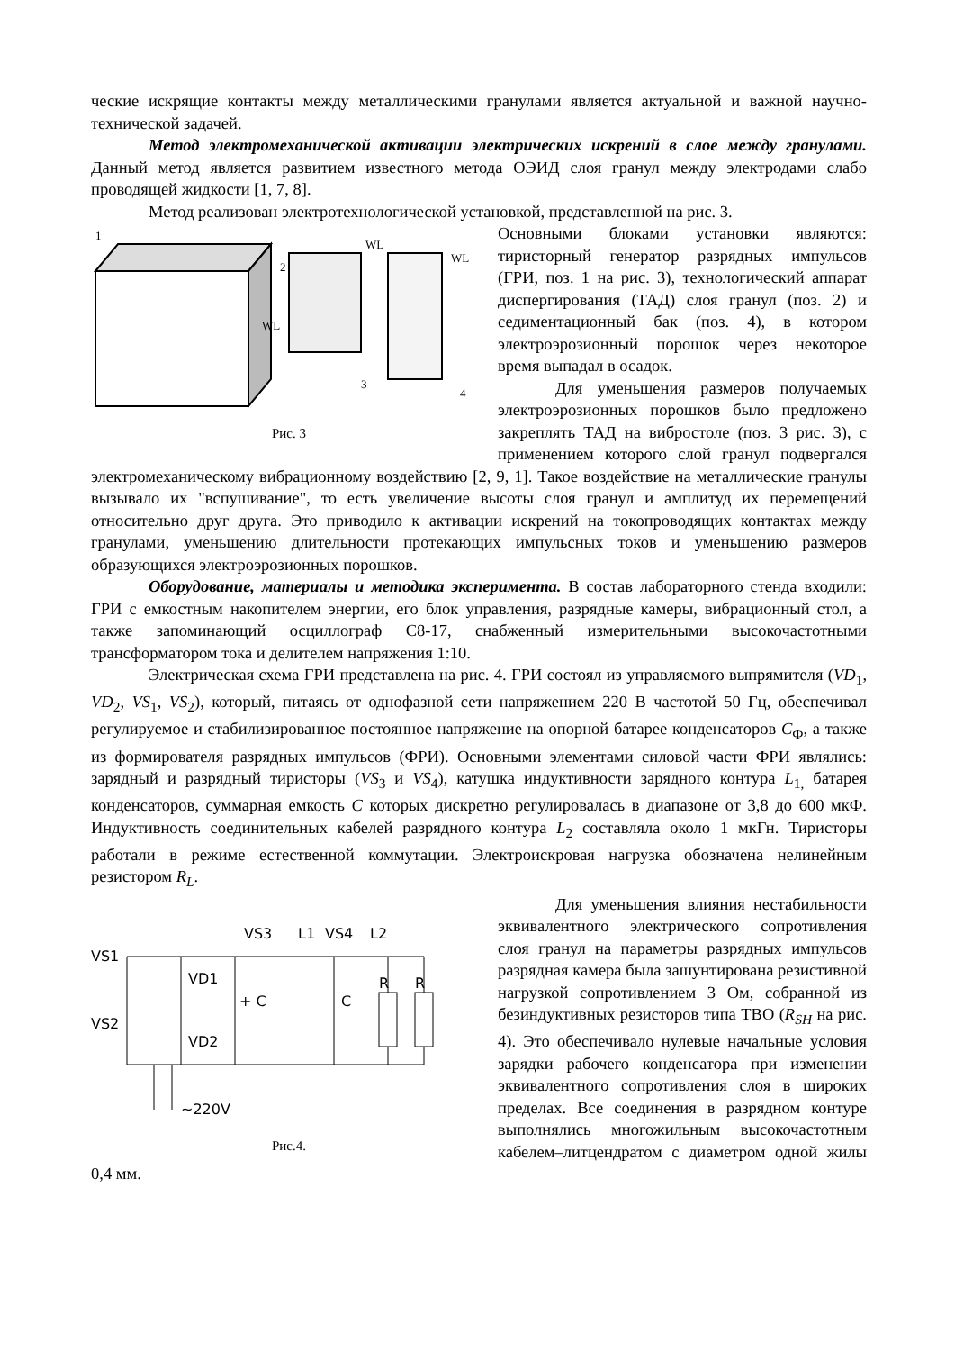ческие искрящие контакты между металлическими гранулами является актуальной и важной научно-технической задачей.
Метод электромеханической активации электрических искрений в слое между гранулами. Данный метод является развитием известного метода ОЭИД слоя гранул между электродами слабо проводящей жидкости [1, 7, 8].
Метод реализован электротехнологической установкой, представленной на рис. 3.
1
2
WL
WL
3
4
WL
Рис. 3
Основными блоками установки являются: тиристорный генератор разрядных импульсов (ГРИ, поз. 1 на рис. 3), технологический аппарат диспергирования (ТАД) слоя гранул (поз. 2) и седиментационный бак (поз. 4), в котором электроэрозионный порошок через некоторое время выпадал в осадок.
Для уменьшения размеров получаемых электроэрозионных порошков было предложено закреплять ТАД на вибростоле (поз. 3 рис. 3), с применением которого слой гранул подвергался электромеханическому вибрационному воздействию [2, 9, 1]. Такое воздействие на металлические гранулы вызывало их "вспушивание", то есть увеличение высоты слоя гранул и амплитуд их перемещений относительно друг друга. Это приводило к активации искрений на токопроводящих контактах между гранулами, уменьшению длительности протекающих импульсных токов и уменьшению размеров образующихся электроэрозионных порошков.
Оборудование, материалы и методика эксперимента. В состав лабораторного стенда входили: ГРИ с емкостным накопителем энергии, его блок управления, разрядные камеры, вибрационный стол, а также запоминающий осциллограф С8-17, снабженный измерительными высокочастотными трансформатором тока и делителем напряжения 1:10.
Электрическая схема ГРИ представлена на рис. 4. ГРИ состоял из управляемого выпрямителя (VD<sub>1</sub>, VD<sub>2</sub>, VS<sub>1</sub>, VS<sub>2</sub>), который, питаясь от однофазной сети напряжением 220 В частотой 50 Гц, обеспечивал регулируемое и стабилизированное постоянное напряжение на опорной батарее конденсаторов С<sub>Ф</sub>, а также из формирователя разрядных импульсов (ФРИ). Основными элементами силовой части ФРИ являлись: зарядный и разрядный тиристоры (VS<sub>3</sub> и VS<sub>4</sub>), катушка индуктивности зарядного контура L<sub>1,</sub> батарея конденсаторов, суммарная емкость С которых дискретно регулировалась в диапазоне от 3,8 до 600 мкФ. Индуктивность соединительных кабелей разрядного контура L<sub>2</sub> составляла около 1 мкГн. Тиристоры работали в режиме естественной коммутации. Электроискровая нагрузка обозначена нелинейным резистором R<sub>L</sub>.
VS1
VS2
VD1
VD2
+ C
C
VS3
L1
VS4
L2
R
R
~220V
Рис.4.
Для уменьшения влияния нестабильности эквивалентного электрического сопротивления слоя гранул на параметры разрядных импульсов разрядная камера была зашунтирована резистивной нагрузкой сопротивлением 3 Ом, собранной из безиндуктивных резисторов типа ТВО (R<sub>SH</sub> на рис. 4). Это обеспечивало нулевые начальные условия зарядки рабочего конденсатора при изменении эквивалентного сопротивления слоя в широких пределах. Все соединения в разрядном контуре выполнялись многожильным высокочастотным кабелем–литцендратом с диаметром одной жилы 0,4 мм.